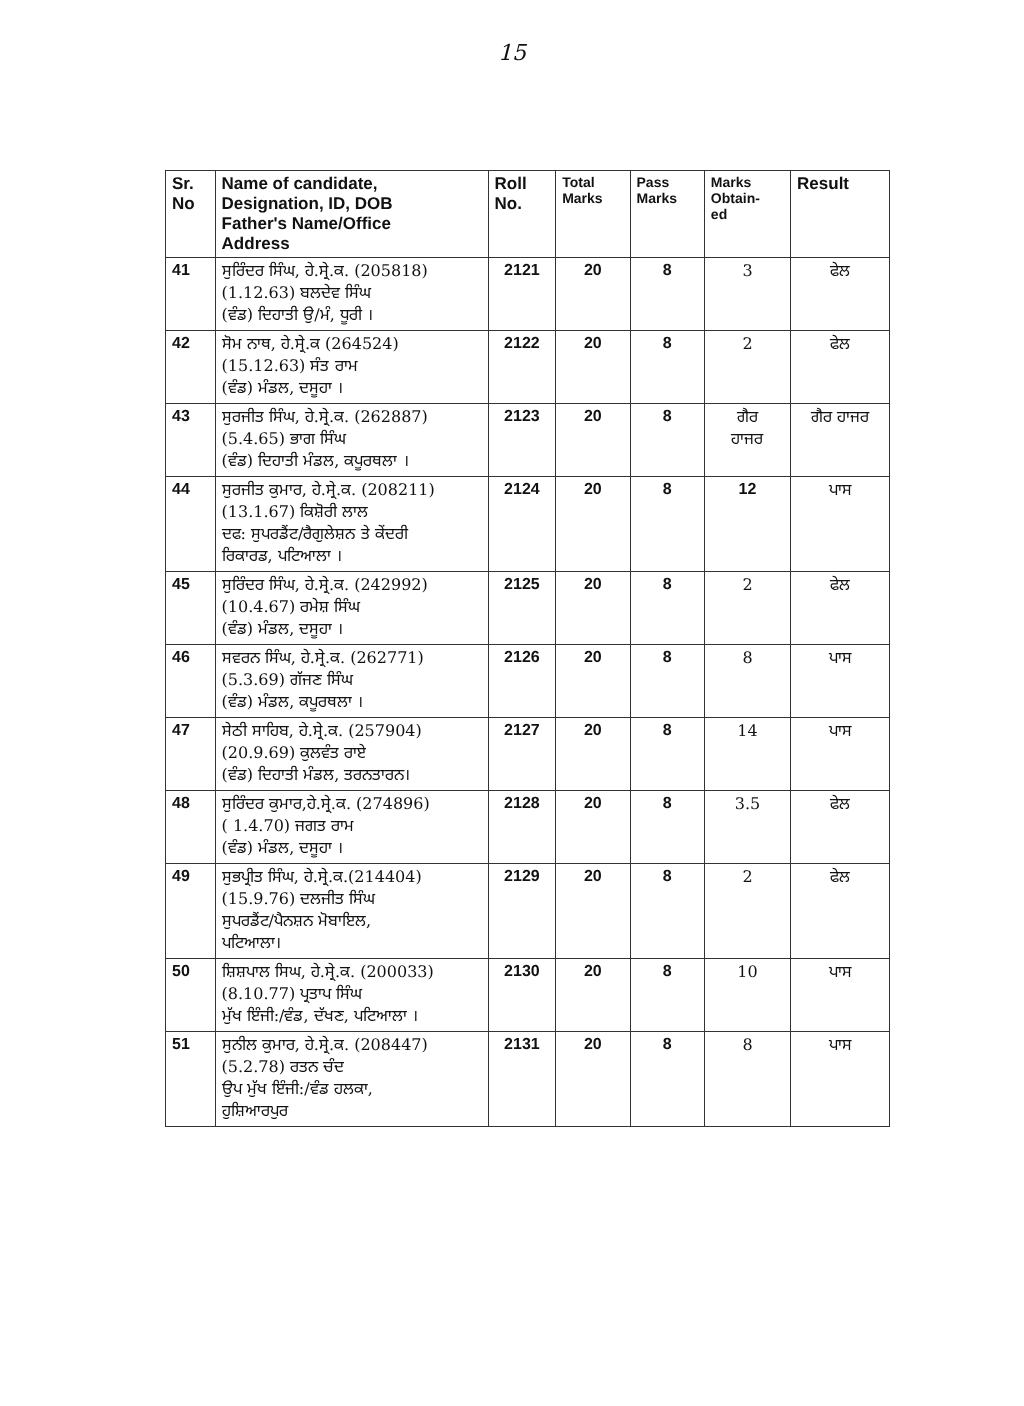15
| Sr. No | Name of candidate, Designation, ID, DOB Father's Name/Office Address | Roll No. | Total Marks | Pass Marks | Marks Obtain- ed | Result |
| --- | --- | --- | --- | --- | --- | --- |
| 41 | ਸੁਰਿੰਦਰ ਸਿੰਘ, ਹੇ.ਸ੍ਰੇ.ਕ. (205818) (1.12.63) ਬਲਦੇਵ ਸਿੰਘ (ਵੰਡ) ਦਿਹਾਤੀ ਉ/ਮੰ, ਧੂਰੀ । | 2121 | 20 | 8 | 3 | ਫੇਲ |
| 42 | ਸੋਮ ਨਾਥ, ਹੇ.ਸ੍ਰੇ.ਕ (264524) (15.12.63) ਸੰਤ ਰਾਮ (ਵੰਡ) ਮੰਡਲ, ਦਸੂਹਾ । | 2122 | 20 | 8 | 2 | ਫੇਲ |
| 43 | ਸੁਰਜੀਤ ਸਿੰਘ, ਹੇ.ਸ੍ਰੇ.ਕ. (262887) (5.4.65) ਭਾਗ ਸਿੰਘ (ਵੰਡ) ਦਿਹਾਤੀ ਮੰਡਲ, ਕਪੂਰਥਲਾ । | 2123 | 20 | 8 | ਗੈਰ ਹਾਜਰ | ਗੈਰ ਹਾਜਰ |
| 44 | ਸੁਰਜੀਤ ਕੁਮਾਰ, ਹੇ.ਸ੍ਰੇ.ਕ. (208211) (13.1.67) ਕਿਸ਼ੋਰੀ ਲਾਲ ਦਫ: ਸੁਪਰਡੈਂਟ/ਰੈਗੁਲੇਸ਼ਨ ਤੇ ਕੇਂਦਰੀ ਰਿਕਾਰਡ, ਪਟਿਆਲਾ । | 2124 | 20 | 8 | 12 | ਪਾਸ |
| 45 | ਸੁਰਿੰਦਰ ਸਿੰਘ, ਹੇ.ਸ੍ਰੇ.ਕ. (242992) (10.4.67) ਰਮੇਸ਼ ਸਿੰਘ (ਵੰਡ) ਮੰਡਲ, ਦਸੂਹਾ । | 2125 | 20 | 8 | 2 | ਫੇਲ |
| 46 | ਸਵਰਨ ਸਿੰਘ, ਹੇ.ਸ੍ਰੇ.ਕ. (262771) (5.3.69) ਗੱਜਣ ਸਿੰਘ (ਵੰਡ) ਮੰਡਲ, ਕਪੂਰਥਲਾ । | 2126 | 20 | 8 | 8 | ਪਾਸ |
| 47 | ਸੇਠੀ ਸਾਹਿਬ, ਹੇ.ਸ੍ਰੇ.ਕ. (257904) (20.9.69) ਕੁਲਵੰਤ ਰਾਏ (ਵੰਡ) ਦਿਹਾਤੀ ਮੰਡਲ, ਤਰਨਤਾਰਨ। | 2127 | 20 | 8 | 14 | ਪਾਸ |
| 48 | ਸੁਰਿੰਦਰ ਕੁਮਾਰ,ਹੇ.ਸ੍ਰੇ.ਕ. (274896) ( 1.4.70) ਜਗਤ ਰਾਮ (ਵੰਡ) ਮੰਡਲ, ਦਸੂਹਾ । | 2128 | 20 | 8 | 3.5 | ਫੇਲ |
| 49 | ਸੁਭਪ੍ਰੀਤ ਸਿੰਘ, ਹੇ.ਸ੍ਰੇ.ਕ.(214404) (15.9.76) ਦਲਜੀਤ ਸਿੰਘ ਸੁਪਰਡੈਂਟ/ਪੈਨਸ਼ਨ ਮੋਬਾਇਲ, ਪਟਿਆਲਾ। | 2129 | 20 | 8 | 2 | ਫੇਲ |
| 50 | ਸ਼ਿਸ਼ਪਾਲ ਸਿਘ, ਹੇ.ਸ੍ਰੇ.ਕ. (200033) (8.10.77) ਪ੍ਰਤਾਪ ਸਿੰਘ ਮੁੱਖ ਇੰਜੀ:/ਵੰਡ, ਦੱਖਣ, ਪਟਿਆਲਾ । | 2130 | 20 | 8 | 10 | ਪਾਸ |
| 51 | ਸੁਨੀਲ ਕੁਮਾਰ, ਹੇ.ਸ੍ਰੇ.ਕ. (208447) (5.2.78) ਰਤਨ ਚੰਦ ਉਪ ਮੁੱਖ ਇੰਜੀ:/ਵੰਡ ਹਲਕਾ, ਹੁਸ਼ਿਆਰਪੁਰ | 2131 | 20 | 8 | 8 | ਪਾਸ |